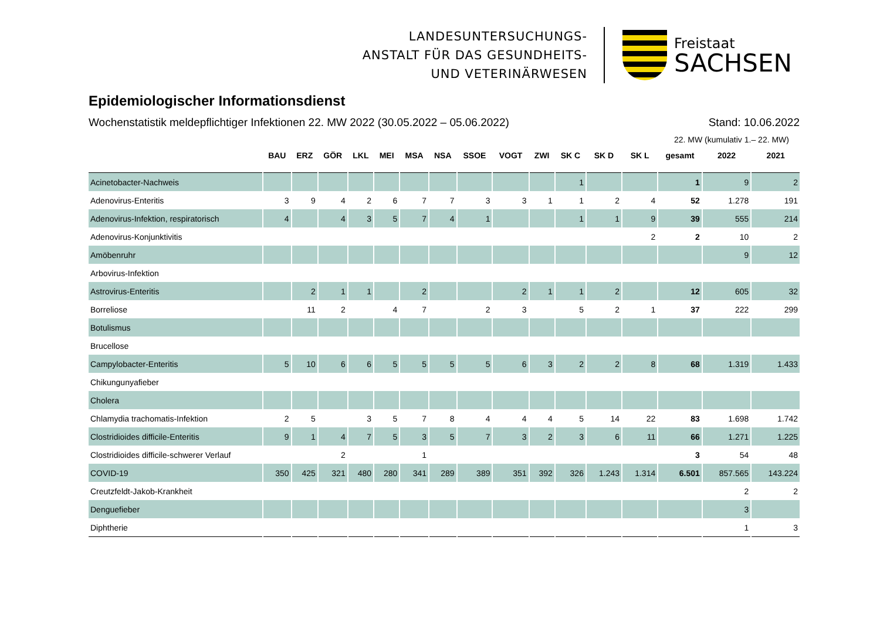LANDESUNTERSUCHUNGS-
ANSTALT FÜR DAS GESUNDHEITS-
UND VETERINÄRWESEN
Freistaat
SACHSEN
Epidemiologischer Informationsdienst
Wochenstatistik meldepflichtiger Infektionen 22. MW 2022 (30.05.2022 – 05.06.2022) Stand: 10.06.2022
22. MW (kumulativ 1.– 22. MW)
| | BAU | ERZ | GÖR | LKL | MEI | MSA | NSA | SSOE | VOGT | ZWI | SK C | SK D | SK L | gesamt | 2022 | 2021 |
| --- | --- | --- | --- | --- | --- | --- | --- | --- | --- | --- | --- | --- | --- | --- | --- | --- |
| Acinetobacter-Nachweis | | | | | | | | | | | 1 | | | 1 | 9 | 2 |
| Adenovirus-Enteritis | 3 | 9 | 4 | 2 | 6 | 7 | 7 | 3 | 3 | 1 | 1 | 2 | 4 | 52 | 1.278 | 191 |
| Adenovirus-Infektion, respiratorisch | 4 | | 4 | 3 | 5 | 7 | 4 | 1 | | | 1 | 1 | 9 | 39 | 555 | 214 |
| Adenovirus-Konjunktivitis | | | | | | | | | | | | | 2 | 2 | 10 | 2 |
| Amöbenruhr | | | | | | | | | | | | | | | 9 | 12 |
| Arbovirus-Infektion | | | | | | | | | | | | | | | | |
| Astrovirus-Enteritis | | 2 | 1 | 1 | | 2 | | | 2 | 1 | 1 | 2 | | 12 | 605 | 32 |
| Borreliose | | 11 | 2 | | 4 | 7 | | 2 | 3 | | 5 | 2 | 1 | 37 | 222 | 299 |
| Botulismus | | | | | | | | | | | | | | | | |
| Brucellose | | | | | | | | | | | | | | | | |
| Campylobacter-Enteritis | 5 | 10 | 6 | 6 | 5 | 5 | 5 | 5 | 6 | 3 | 2 | 2 | 8 | 68 | 1.319 | 1.433 |
| Chikungunyafieber | | | | | | | | | | | | | | | | |
| Cholera | | | | | | | | | | | | | | | | |
| Chlamydia trachomatis-Infektion | 2 | 5 | | 3 | 5 | 7 | 8 | 4 | 4 | 4 | 5 | 14 | 22 | 83 | 1.698 | 1.742 |
| Clostridioides difficile-Enteritis | 9 | 1 | 4 | 7 | 5 | 3 | 5 | 7 | 3 | 2 | 3 | 6 | 11 | 66 | 1.271 | 1.225 |
| Clostridioides difficile-schwerer Verlauf | | | 2 | | | 1 | | | | | | | | 3 | 54 | 48 |
| COVID-19 | 350 | 425 | 321 | 480 | 280 | 341 | 289 | 389 | 351 | 392 | 326 | 1.243 | 1.314 | 6.501 | 857.565 | 143.224 |
| Creutzfeldt-Jakob-Krankheit | | | | | | | | | | | | | | | 2 | 2 |
| Denguefieber | | | | | | | | | | | | | | | 3 | |
| Diphtherie | | | | | | | | | | | | | | | 1 | 3 |